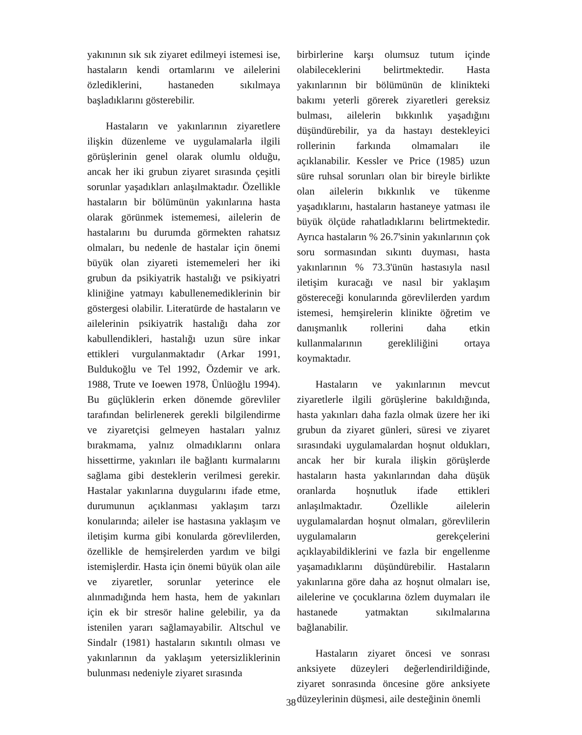yakınının sık sık ziyaret edilmeyi istemesi ise, hastaların kendi ortamlarını ve ailelerini özlediklerini, hastaneden sıkılmaya başladıklarını gösterebilir.
Hastaların ve yakınlarının ziyaretlere ilişkin düzenleme ve uygulamalarla ilgili görüşlerinin genel olarak olumlu olduğu, ancak her iki grubun ziyaret sırasında çeşitli sorunlar yaşadıkları anlaşılmaktadır. Özellikle hastaların bir bölümünün yakınlarına hasta olarak görünmek istememesi, ailelerin de hastalarını bu durumda görmekten rahatsız olmaları, bu nedenle de hastalar için önemi büyük olan ziyareti istememeleri her iki grubun da psikiyatrik hastalığı ve psikiyatri kliniğine yatmayı kabullenemediklerinin bir göstergesi olabilir. Literatürde de hastaların ve ailelerinin psikiyatrik hastalığı daha zor kabullendikleri, hastalığı uzun süre inkar ettikleri vurgulanmaktadır (Arkar 1991, Buldukoğlu ve Tel 1992, Özdemir ve ark. 1988, Trute ve Ioewen 1978, Ünlüoğlu 1994). Bu güçlüklerin erken dönemde görevliler tarafından belirlenerek gerekli bilgilendirme ve ziyaretçisi gelmeyen hastaları yalnız bırakmama, yalnız olmadıklarını onlara hissettirme, yakınları ile bağlantı kurmalarını sağlama gibi desteklerin verilmesi gerekir. Hastalar yakınlarına duygularını ifade etme, durumunun açıklanması yaklaşım tarzı konularında; aileler ise hastasına yaklaşım ve iletişim kurma gibi konularda görevlilerden, özellikle de hemşirelerden yardım ve bilgi istemişlerdir. Hasta için önemi büyük olan aile ve ziyaretler, sorunlar yeterince ele alınmadığında hem hasta, hem de yakınları için ek bir stresör haline gelebilir, ya da istenilen yararı sağlamayabilir. Altschul ve Sindalr (1981) hastaların sıkıntılı olması ve yakınlarının da yaklaşım yetersizliklerinin bulunması nedeniyle ziyaret sırasında
birbirlerine karşı olumsuz tutum içinde olabileceklerini belirtmektedir. Hasta yakınlarının bir bölümünün de klinikteki bakımı yeterli görerek ziyaretleri gereksiz bulması, ailelerin bıkkınlık yaşadığını düşündürebilir, ya da hastayı destekleyici rollerinin farkında olmamaları ile açıklanabilir. Kessler ve Price (1985) uzun süre ruhsal sorunları olan bir bireyle birlikte olan ailelerin bıkkınlık ve tükenme yaşadıklarını, hastaların hastaneye yatması ile büyük ölçüde rahatladıklarını belirtmektedir. Ayrıca hastaların % 26.7'sinin yakınlarının çok soru sormasından sıkıntı duyması, hasta yakınlarının % 73.3'ünün hastasıyla nasıl iletişim kuracağı ve nasıl bir yaklaşım göstereceği konularında görevlilerden yardım istemesi, hemşirelerin klinikte öğretim ve danışmanlık rollerini daha etkin kullanmalarının gerekliliğini ortaya koymaktadır.
Hastaların ve yakınlarının mevcut ziyaretlerle ilgili görüşlerine bakıldığında, hasta yakınları daha fazla olmak üzere her iki grubun da ziyaret günleri, süresi ve ziyaret sırasındaki uygulamalardan hoşnut oldukları, ancak her bir kurala ilişkin görüşlerde hastaların hasta yakınlarından daha düşük oranlarda hoşnutluk ifade ettikleri anlaşılmaktadır. Özellikle ailelerin uygulamalardan hoşnut olmaları, görevlilerin uygulamaların gerekçelerini açıklayabildiklerini ve fazla bir engellenme yaşamadıklarını düşündürebilir. Hastaların yakınlarına göre daha az hoşnut olmaları ise, ailelerine ve çocuklarına özlem duymaları ile hastanede yatmaktan sıkılmalarına bağlanabilir.
Hastaların ziyaret öncesi ve sonrası anksiyete düzeyleri değerlendirildiğinde, ziyaret sonrasında öncesine göre anksiyete düzeylerinin düşmesi, aile desteğinin önemli
38